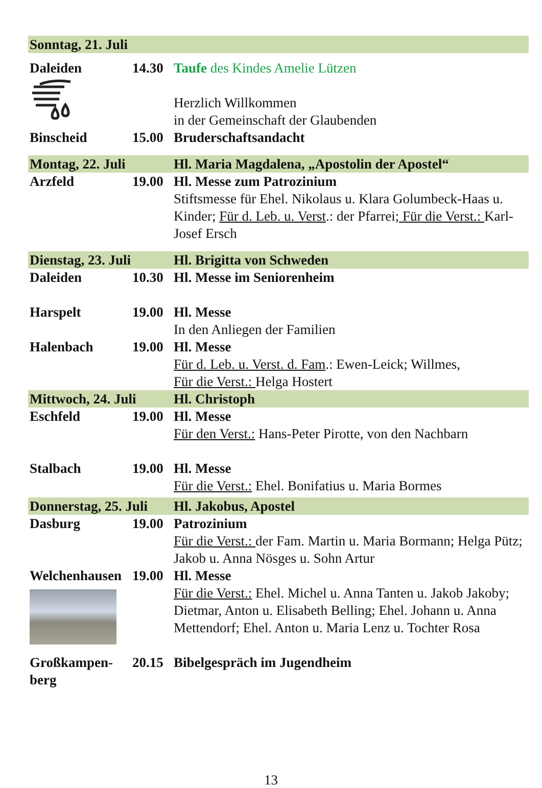| Sonntag, 21. Juli | | |
| Daleiden | 14.30 | Taufe des Kindes Amelie Lützen Herzlich Willkommen in der Gemeinschaft der Glaubenden |
| Binscheid | 15.00 | Bruderschaftsandacht |
| Montag, 22. Juli | | Hl. Maria Magdalena, „Apostolin der Apostel“ |
| Arzfeld | 19.00 | Hl. Messe zum Patrozinium Stiftsmesse für Ehel. Nikolaus u. Klara Golumbeck-Haas u. Kinder; Für d. Leb. u. Verst .: der Pfarrei ; Für die Verst.: Karl-Josef Ersch |
| Dienstag, 23. Juli | | Hl. Brigitta von Schweden |
| Daleiden | 10.30 | Hl. Messe im Seniorenheim |
| Harspelt | 19.00 | Hl. Messe In den Anliegen der Familien |
| Halenbach | 19.00 | Hl. Messe Für d. Leb. u. Verst. d. Fam .: Ewen-Leick; Willmes, Für die Verst.: Helga Hostert |
| Mittwoch, 24. Juli | | Hl. Christoph |
| Eschfeld | 19.00 | Hl. Messe Für den Verst.: Hans-Peter Pirotte, von den Nachbarn |
| Stalbach | 19.00 | Hl. Messe Für die Verst.: Ehel. Bonifatius u. Maria Bormes |
| Donnerstag, 25. Juli | | Hl. Jakobus, Apostel |
| Dasburg | 19.00 | Patrozinium Für die Verst.: der Fam. Martin u. Maria Bormann; Helga Pütz; Jakob u. Anna Nösges u. Sohn Artur |
| Welchenhausen | 19.00 | Hl. Messe Für die Verst.: Ehel. Michel u. Anna Tanten u. Jakob Jakoby; Dietmar, Anton u. Elisabeth Belling; Ehel. Johann u. Anna Mettendorf; Ehel. Anton u. Maria Lenz u. Tochter Rosa |
| Großkampen- berg | 20.15 | Bibelgespräch im Jugendheim |
13